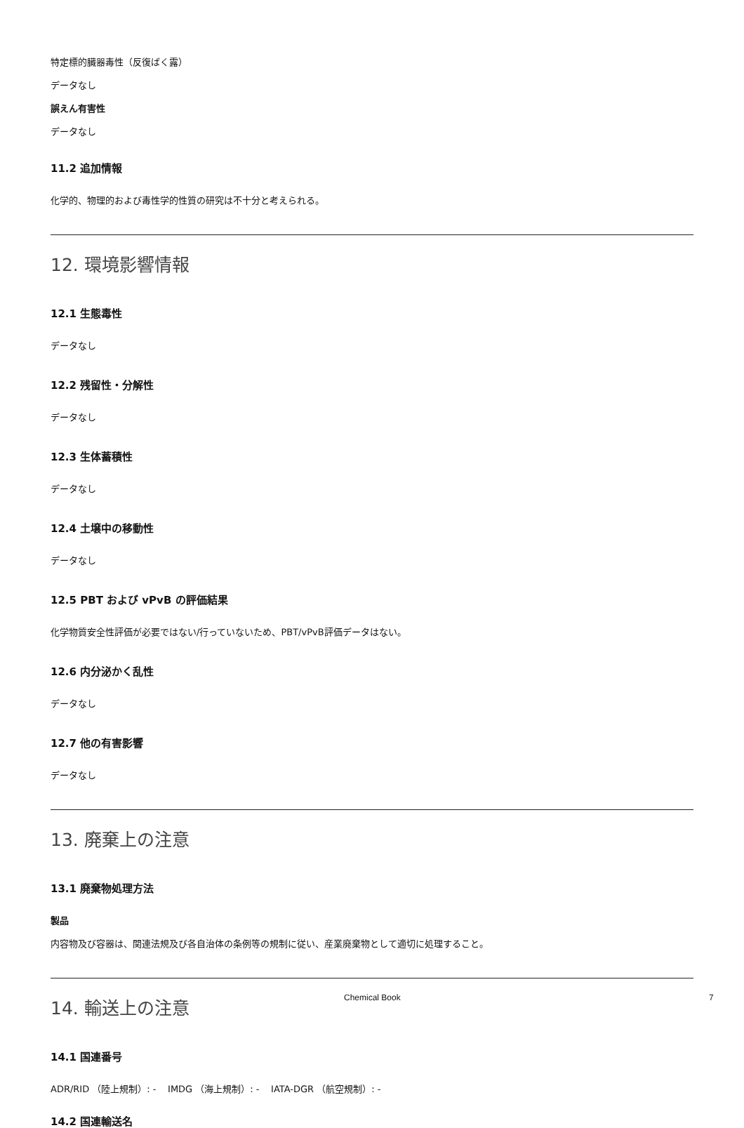特定標的臓器毒性（反復ばく露）
データなし
誤えん有害性
データなし
11.2 追加情報
化学的、物理的および毒性学的性質の研究は不十分と考えられる。
12. 環境影響情報
12.1 生態毒性
データなし
12.2 残留性・分解性
データなし
12.3 生体蓄積性
データなし
12.4 土壌中の移動性
データなし
12.5 PBT および vPvB の評価結果
化学物質安全性評価が必要ではない/行っていないため、PBT/vPvB評価データはない。
12.6 内分泌かく乱性
データなし
12.7 他の有害影響
データなし
13. 廃棄上の注意
13.1 廃棄物処理方法
製品
内容物及び容器は、関連法規及び各自治体の条例等の規制に従い、産業廃棄物として適切に処理すること。
14. 輸送上の注意
14.1 国連番号
ADR/RID （陸上規制）: - IMDG （海上規制）: - IATA-DGR （航空規制）: -
14.2 国連輸送名
Chemical Book 7